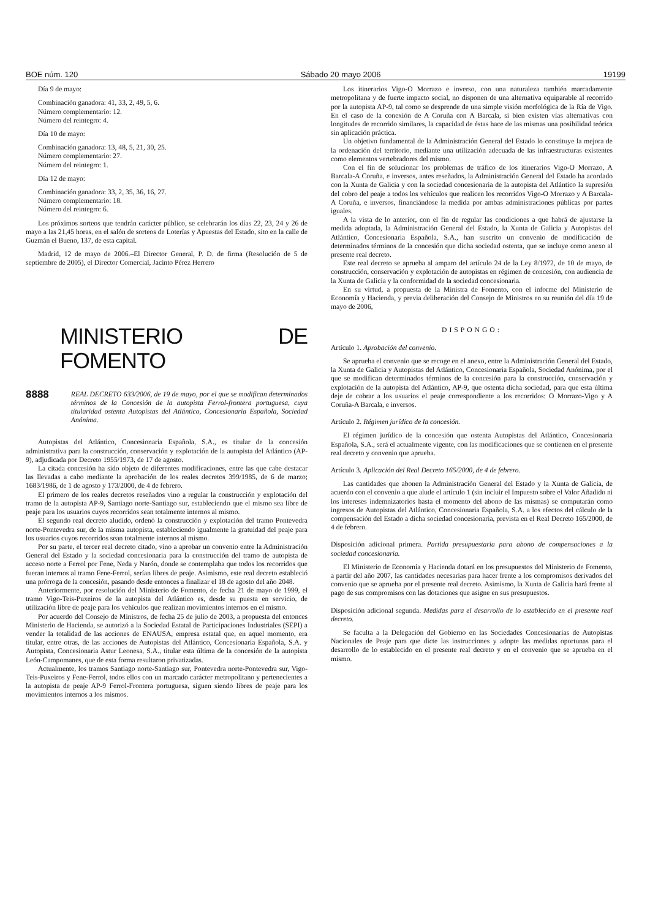BOE núm. 120 Sábado 20 mayo 2006 19199
Día 9 de mayo:
Combinación ganadora: 41, 33, 2, 49, 5, 6.
Número complementario: 12.
Número del reintegro: 4.
Día 10 de mayo:
Combinación ganadora: 13, 48, 5, 21, 30, 25.
Número complementario: 27.
Número del reintegro: 1.
Día 12 de mayo:
Combinación ganadora: 33, 2, 35, 36, 16, 27.
Número complementario: 18.
Número del reintegro: 6.
Los próximos sorteos que tendrán carácter público, se celebrarán los días 22, 23, 24 y 26 de mayo a las 21,45 horas, en el salón de sorteos de Loterías y Apuestas del Estado, sito en la calle de Guzmán el Bueno, 137, de esta capital.
Madrid, 12 de mayo de 2006.–El Director General, P. D. de firma (Resolución de 5 de septiembre de 2005), el Director Comercial, Jacinto Pérez Herrero
MINISTERIO DE FOMENTO
8888 REAL DECRETO 633/2006, de 19 de mayo, por el que se modifican determinados términos de la Concesión de la autopista Ferrol-frontera portuguesa, cuya titularidad ostenta Autopistas del Atlántico, Concesionaria Española, Sociedad Anónima.
Autopistas del Atlántico, Concesionaria Española, S.A., es titular de la concesión administrativa para la construcción, conservación y explotación de la autopista del Atlántico (AP-9), adjudicada por Decreto 1955/1973, de 17 de agosto.
La citada concesión ha sido objeto de diferentes modificaciones, entre las que cabe destacar las llevadas a cabo mediante la aprobación de los reales decretos 399/1985, de 6 de marzo; 1683/1986, de 1 de agosto y 173/2000, de 4 de febrero.
El primero de los reales decretos reseñados vino a regular la construcción y explotación del tramo de la autopista AP-9, Santiago norte-Santiago sur, estableciendo que el mismo sea libre de peaje para los usuarios cuyos recorridos sean totalmente internos al mismo.
El segundo real decreto aludido, ordenó la construcción y explotación del tramo Pontevedra norte-Pontevedra sur, de la misma autopista, estableciendo igualmente la gratuidad del peaje para los usuarios cuyos recorridos sean totalmente internos al mismo.
Por su parte, el tercer real decreto citado, vino a aprobar un convenio entre la Administración General del Estado y la sociedad concesionaria para la construcción del tramo de autopista de acceso norte a Ferrol por Fene, Neda y Narón, donde se contemplaba que todos los recorridos que fueran internos al tramo Fene-Ferrol, serían libres de peaje. Asimismo, este real decreto estableció una prórroga de la concesión, pasando desde entonces a finalizar el 18 de agosto del año 2048.
Anteriormente, por resolución del Ministerio de Fomento, de fecha 21 de mayo de 1999, el tramo Vigo-Teis-Puxeiros de la autopista del Atlántico es, desde su puesta en servicio, de utilización libre de peaje para los vehículos que realizan movimientos internos en el mismo.
Por acuerdo del Consejo de Ministros, de fecha 25 de julio de 2003, a propuesta del entonces Ministerio de Hacienda, se autorizó a la Sociedad Estatal de Participaciones Industriales (SEPI) a vender la totalidad de las acciones de ENAUSA, empresa estatal que, en aquel momento, era titular, entre otras, de las acciones de Autopistas del Atlántico, Concesionaria Española, S.A. y Autopista, Concesionaria Astur Leonesa, S.A., titular esta última de la concesión de la autopista León-Campomanes, que de esta forma resultaron privatizadas.
Actualmente, los tramos Santiago norte-Santiago sur, Pontevedra norte-Pontevedra sur, Vigo-Teis-Puxeiros y Fene-Ferrol, todos ellos con un marcado carácter metropolitano y pertenecientes a la autopista de peaje AP-9 Ferrol-Frontera portuguesa, siguen siendo libres de peaje para los movimientos internos a los mismos.
Los itinerarios Vigo-O Morrazo e inverso, con una naturaleza también marcadamente metropolitana y de fuerte impacto social, no disponen de una alternativa equiparable al recorrido por la autopista AP-9, tal como se desprende de una simple visión morfológica de la Ría de Vigo. En el caso de la conexión de A Coruña con A Barcala, si bien existen vías alternativas con longitudes de recorrido similares, la capacidad de éstas hace de las mismas una posibilidad teórica sin aplicación práctica.
Un objetivo fundamental de la Administración General del Estado lo constituye la mejora de la ordenación del territorio, mediante una utilización adecuada de las infraestructuras existentes como elementos vertebradores del mismo.
Con el fin de solucionar los problemas de tráfico de los itinerarios Vigo-O Morrazo, A Barcala-A Coruña, e inversos, antes reseñados, la Administración General del Estado ha acordado con la Xunta de Galicia y con la sociedad concesionaria de la autopista del Atlántico la supresión del cobro del peaje a todos los vehículos que realicen los recorridos Vigo-O Morrazo y A Barcala-A Coruña, e inversos, financiándose la medida por ambas administraciones públicas por partes iguales.
A la vista de lo anterior, con el fin de regular las condiciones a que habrá de ajustarse la medida adoptada, la Administración General del Estado, la Xunta de Galicia y Autopistas del Atlántico, Concesionaria Española, S.A., han suscrito un convenio de modificación de determinados términos de la concesión que dicha sociedad ostenta, que se incluye como anexo al presente real decreto.
Este real decreto se aprueba al amparo del artículo 24 de la Ley 8/1972, de 10 de mayo, de construcción, conservación y explotación de autopistas en régimen de concesión, con audiencia de la Xunta de Galicia y la conformidad de la sociedad concesionaria.
En su virtud, a propuesta de la Ministra de Fomento, con el informe del Ministerio de Economía y Hacienda, y previa deliberación del Consejo de Ministros en su reunión del día 19 de mayo de 2006,
DISPONGO:
Artículo 1. Aprobación del convenio.
Se aprueba el convenio que se recoge en el anexo, entre la Administración General del Estado, la Xunta de Galicia y Autopistas del Atlántico, Concesionaria Española, Sociedad Anónima, por el que se modifican determinados términos de la concesión para la construcción, conservación y explotación de la autopista del Atlántico, AP-9, que ostenta dicha sociedad, para que esta última deje de cobrar a los usuarios el peaje correspondiente a los recorridos: O Morrazo-Vigo y A Coruña-A Barcala, e inversos.
Artículo 2. Régimen jurídico de la concesión.
El régimen jurídico de la concesión que ostenta Autopistas del Atlántico, Concesionaria Española, S.A., será el actualmente vigente, con las modificaciones que se contienen en el presente real decreto y convenio que aprueba.
Artículo 3. Aplicación del Real Decreto 165/2000, de 4 de febrero.
Las cantidades que abonen la Administración General del Estado y la Xunta de Galicia, de acuerdo con el convenio a que alude el artículo 1 (sin incluir el Impuesto sobre el Valor Añadido ni los intereses indemnizatorios hasta el momento del abono de las mismas) se computarán como ingresos de Autopistas del Atlántico, Concesionaria Española, S.A. a los efectos del cálculo de la compensación del Estado a dicha sociedad concesionaria, prevista en el Real Decreto 165/2000, de 4 de febrero.
Disposición adicional primera. Partida presupuestaria para abono de compensaciones a la sociedad concesionaria.
El Ministerio de Economía y Hacienda dotará en los presupuestos del Ministerio de Fomento, a partir del año 2007, las cantidades necesarias para hacer frente a los compromisos derivados del convenio que se aprueba por el presente real decreto. Asimismo, la Xunta de Galicia hará frente al pago de sus compromisos con las dotaciones que asigne en sus presupuestos.
Disposición adicional segunda. Medidas para el desarrollo de lo establecido en el presente real decreto.
Se faculta a la Delegación del Gobierno en las Sociedades Concesionarias de Autopistas Nacionales de Peaje para que dicte las instrucciones y adopte las medidas oportunas para el desarrollo de lo establecido en el presente real decreto y en el convenio que se aprueba en el mismo.